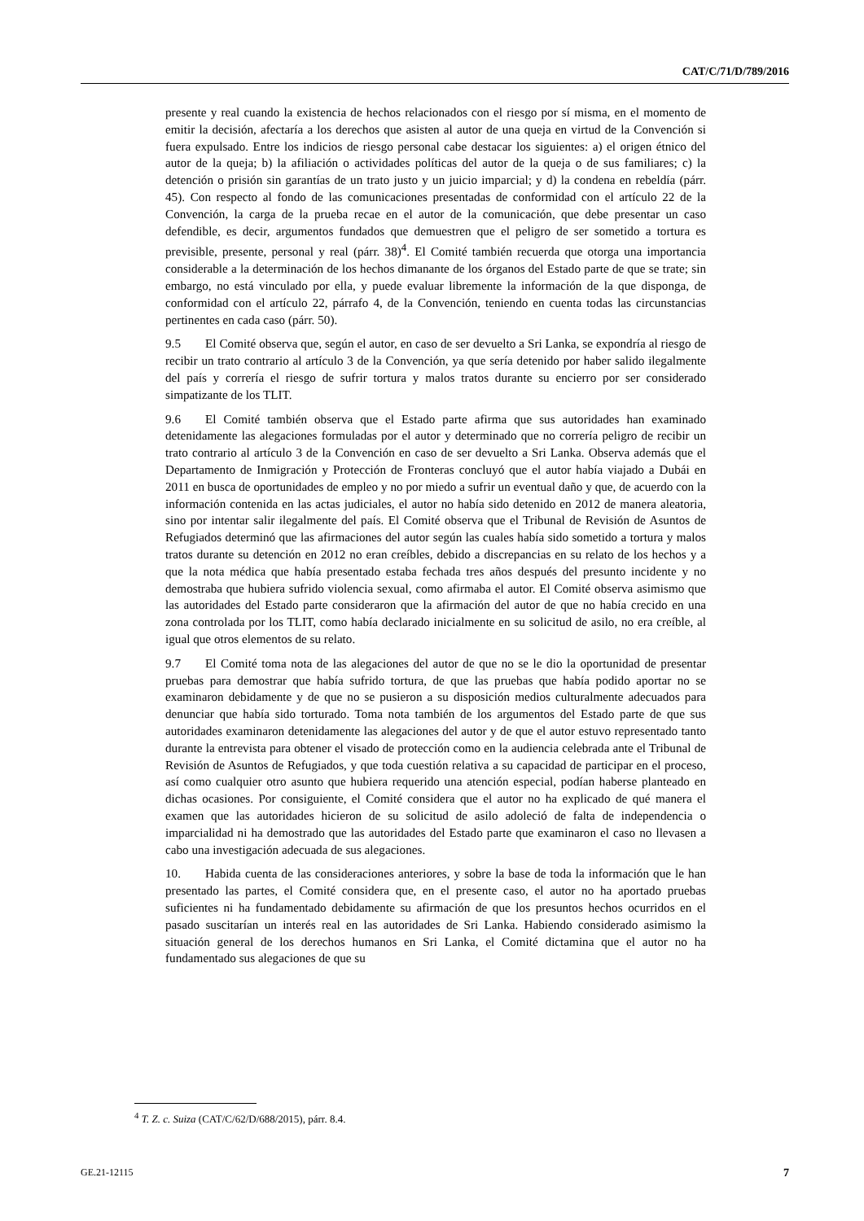CAT/C/71/D/789/2016
presente y real cuando la existencia de hechos relacionados con el riesgo por sí misma, en el momento de emitir la decisión, afectaría a los derechos que asisten al autor de una queja en virtud de la Convención si fuera expulsado. Entre los indicios de riesgo personal cabe destacar los siguientes: a) el origen étnico del autor de la queja; b) la afiliación o actividades políticas del autor de la queja o de sus familiares; c) la detención o prisión sin garantías de un trato justo y un juicio imparcial; y d) la condena en rebeldía (párr. 45). Con respecto al fondo de las comunicaciones presentadas de conformidad con el artículo 22 de la Convención, la carga de la prueba recae en el autor de la comunicación, que debe presentar un caso defendible, es decir, argumentos fundados que demuestren que el peligro de ser sometido a tortura es previsible, presente, personal y real (párr. 38)<sup>4</sup>. El Comité también recuerda que otorga una importancia considerable a la determinación de los hechos dimanante de los órganos del Estado parte de que se trate; sin embargo, no está vinculado por ella, y puede evaluar libremente la información de la que disponga, de conformidad con el artículo 22, párrafo 4, de la Convención, teniendo en cuenta todas las circunstancias pertinentes en cada caso (párr. 50).
9.5 El Comité observa que, según el autor, en caso de ser devuelto a Sri Lanka, se expondría al riesgo de recibir un trato contrario al artículo 3 de la Convención, ya que sería detenido por haber salido ilegalmente del país y correría el riesgo de sufrir tortura y malos tratos durante su encierro por ser considerado simpatizante de los TLIT.
9.6 El Comité también observa que el Estado parte afirma que sus autoridades han examinado detenidamente las alegaciones formuladas por el autor y determinado que no correría peligro de recibir un trato contrario al artículo 3 de la Convención en caso de ser devuelto a Sri Lanka. Observa además que el Departamento de Inmigración y Protección de Fronteras concluyó que el autor había viajado a Dubái en 2011 en busca de oportunidades de empleo y no por miedo a sufrir un eventual daño y que, de acuerdo con la información contenida en las actas judiciales, el autor no había sido detenido en 2012 de manera aleatoria, sino por intentar salir ilegalmente del país. El Comité observa que el Tribunal de Revisión de Asuntos de Refugiados determinó que las afirmaciones del autor según las cuales había sido sometido a tortura y malos tratos durante su detención en 2012 no eran creíbles, debido a discrepancias en su relato de los hechos y a que la nota médica que había presentado estaba fechada tres años después del presunto incidente y no demostraba que hubiera sufrido violencia sexual, como afirmaba el autor. El Comité observa asimismo que las autoridades del Estado parte consideraron que la afirmación del autor de que no había crecido en una zona controlada por los TLIT, como había declarado inicialmente en su solicitud de asilo, no era creíble, al igual que otros elementos de su relato.
9.7 El Comité toma nota de las alegaciones del autor de que no se le dio la oportunidad de presentar pruebas para demostrar que había sufrido tortura, de que las pruebas que había podido aportar no se examinaron debidamente y de que no se pusieron a su disposición medios culturalmente adecuados para denunciar que había sido torturado. Toma nota también de los argumentos del Estado parte de que sus autoridades examinaron detenidamente las alegaciones del autor y de que el autor estuvo representado tanto durante la entrevista para obtener el visado de protección como en la audiencia celebrada ante el Tribunal de Revisión de Asuntos de Refugiados, y que toda cuestión relativa a su capacidad de participar en el proceso, así como cualquier otro asunto que hubiera requerido una atención especial, podían haberse planteado en dichas ocasiones. Por consiguiente, el Comité considera que el autor no ha explicado de qué manera el examen que las autoridades hicieron de su solicitud de asilo adoleció de falta de independencia o imparcialidad ni ha demostrado que las autoridades del Estado parte que examinaron el caso no llevasen a cabo una investigación adecuada de sus alegaciones.
10. Habida cuenta de las consideraciones anteriores, y sobre la base de toda la información que le han presentado las partes, el Comité considera que, en el presente caso, el autor no ha aportado pruebas suficientes ni ha fundamentado debidamente su afirmación de que los presuntos hechos ocurridos en el pasado suscitarían un interés real en las autoridades de Sri Lanka. Habiendo considerado asimismo la situación general de los derechos humanos en Sri Lanka, el Comité dictamina que el autor no ha fundamentado sus alegaciones de que su
<sup>4</sup> T. Z. c. Suiza (CAT/C/62/D/688/2015), párr. 8.4.
GE.21-12115 7